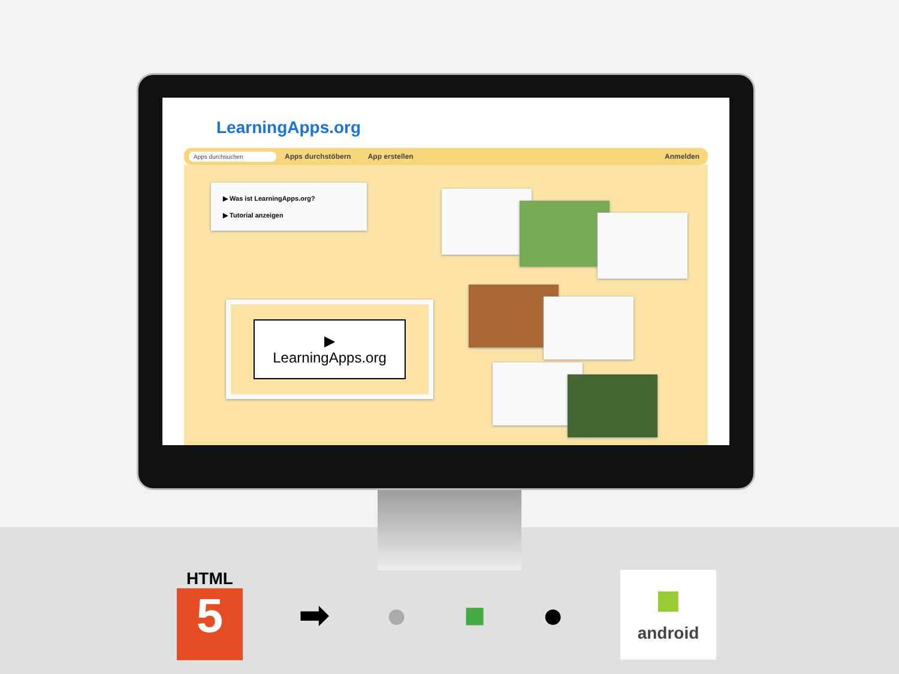LearningApps.org
Apps durchsuchen
Apps durchstöbern App erstellen Anmelden
▶ Was ist LearningApps.org?
▶ Tutorial anzeigen
▶
LearningApps.org
HTML
5
➡ ● ■ ●
■
android